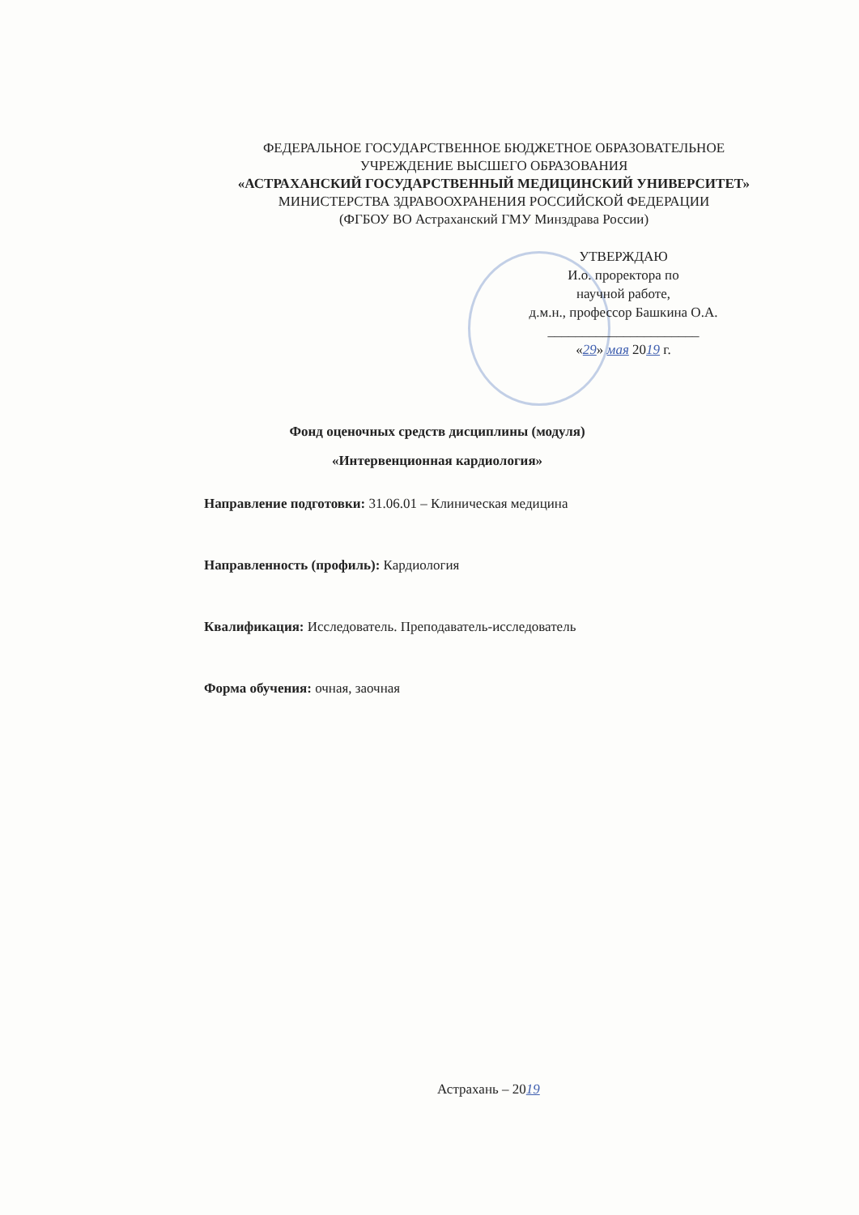ФЕДЕРАЛЬНОЕ ГОСУДАРСТВЕННОЕ БЮДЖЕТНОЕ ОБРАЗОВАТЕЛЬНОЕ
УЧРЕЖДЕНИЕ ВЫСШЕГО ОБРАЗОВАНИЯ
«АСТРАХАНСКИЙ ГОСУДАРСТВЕННЫЙ МЕДИЦИНСКИЙ УНИВЕРСИТЕТ»
МИНИСТЕРСТВА ЗДРАВООХРАНЕНИЯ РОССИЙСКОЙ ФЕДЕРАЦИИ
(ФГБОУ ВО Астраханский ГМУ Минздрава России)
УТВЕРЖДАЮ
И.о. проректора по
научной работе,
д.м.н., профессор Башкина О.А.
______________________
«29» мая 2019 г.
Фонд оценочных средств дисциплины (модуля)
«Интервенционная кардиология»
Направление подготовки: 31.06.01 – Клиническая медицина
Направленность (профиль): Кардиология
Квалификация: Исследователь. Преподаватель-исследователь
Форма обучения: очная, заочная
Астрахань – 2019